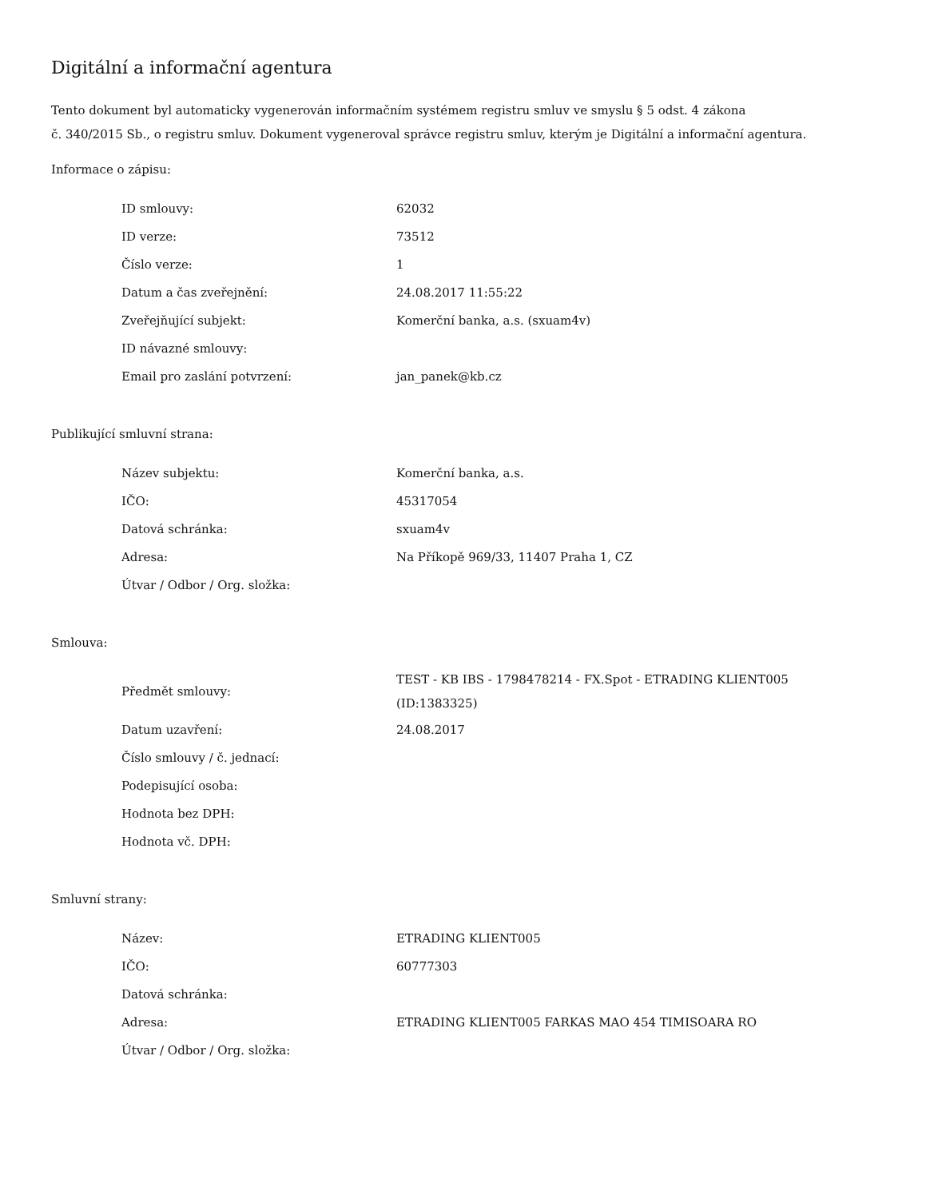Digitální a informační agentura
Tento dokument byl automaticky vygenerován informačním systémem registru smluv ve smyslu § 5 odst. 4 zákona
č. 340/2015 Sb., o registru smluv. Dokument vygeneroval správce registru smluv, kterým je Digitální a informační agentura.
Informace o zápisu:
| ID smlouvy: | 62032 |
| ID verze: | 73512 |
| Číslo verze: | 1 |
| Datum a čas zveřejnění: | 24.08.2017 11:55:22 |
| Zveřejňující subjekt: | Komerční banka, a.s. (sxuam4v) |
| ID návazné smlouvy: | |
| Email pro zaslání potvrzení: | jan_panek@kb.cz |
Publikující smluvní strana:
| Název subjektu: | Komerční banka, a.s. |
| IČO: | 45317054 |
| Datová schránka: | sxuam4v |
| Adresa: | Na Příkopě 969/33, 11407 Praha 1, CZ |
| Útvar / Odbor / Org. složka: | |
Smlouva:
| Předmět smlouvy: | TEST - KB IBS - 1798478214 - FX.Spot - ETRADING KLIENT005 (ID:1383325) |
| Datum uzavření: | 24.08.2017 |
| Číslo smlouvy / č. jednací: | |
| Podepisující osoba: | |
| Hodnota bez DPH: | |
| Hodnota vč. DPH: | |
Smluvní strany:
| Název: | ETRADING KLIENT005 |
| IČO: | 60777303 |
| Datová schránka: | |
| Adresa: | ETRADING KLIENT005 FARKAS MAO 454 TIMISOARA RO |
| Útvar / Odbor / Org. složka: | |